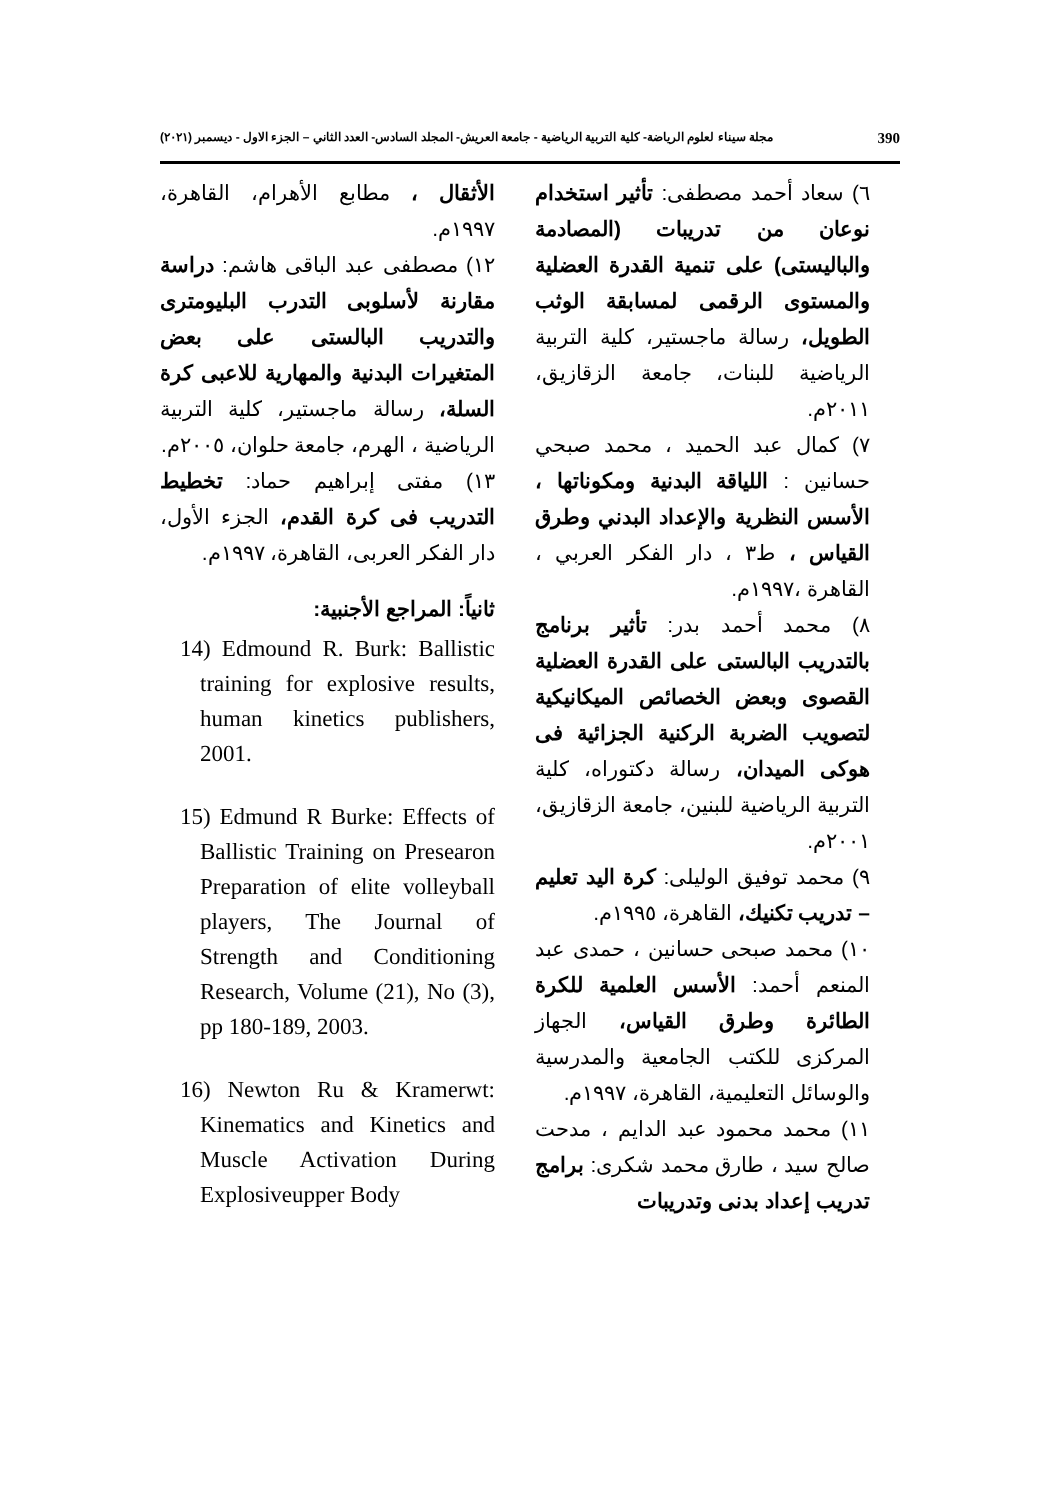390 مجلة سيناء لعلوم الرياضة- كلية التربية الرياضية - جامعة العريش- المجلد السادس- العدد الثاني – الجزء الاول - ديسمبر (٢٠٢١)
٦) سعاد أحمد مصطفى: تأثير استخدام نوعان من تدريبات (المصادمة والباليستى) على تنمية القدرة العضلية والمستوى الرقمى لمسابقة الوثب الطويل، رسالة ماجستير، كلية التربية الرياضية للبنات، جامعة الزقازيق، ٢٠١١م.
٧) كمال عبد الحميد ، محمد صبحي حسانين : اللياقة البدنية ومكوناتها ، الأسس النظرية والإعداد البدني وطرق القياس ، ط٣ ، دار الفكر العربي ، القاهرة ،١٩٩٧م.
٨) محمد أحمد بدر: تأثير برنامج بالتدريب البالستى على القدرة العضلية القصوى وبعض الخصائص الميكانيكية لتصويب الضربة الركنية الجزائية فى هوكى الميدان، رسالة دكتوراه، كلية التربية الرياضية للبنين، جامعة الزقازيق، ٢٠٠١م.
٩) محمد توفيق الوليلى: كرة اليد تعليم – تدريب تكنيك، القاهرة، ١٩٩٥م.
١٠) محمد صبحى حسانين ، حمدى عبد المنعم أحمد: الأسس العلمية للكرة الطائرة وطرق القياس، الجهاز المركزى للكتب الجامعية والمدرسية والوسائل التعليمية، القاهرة، ١٩٩٧م.
١١) محمد محمود عبد الدايم ، مدحت صالح سيد ، طارق محمد شكرى: برامج تدريب إعداد بدنى وتدريبات
الأثقال ، مطابع الأهرام، القاهرة، ١٩٩٧م.
١٢) مصطفى عبد الباقى هاشم: دراسة مقارنة لأسلوبى التدرب البليومترى والتدريب البالستى على بعض المتغيرات البدنية والمهارية للاعبى كرة السلة، رسالة ماجستير، كلية التربية الرياضية ، الهرم، جامعة حلوان، ٢٠٠٥م.
١٣) مفتى إبراهيم حماد: تخطيط التدريب فى كرة القدم، الجزء الأول، دار الفكر العربى، القاهرة، ١٩٩٧م.
ثانياً: المراجع الأجنبية:
14) Edmound R. Burk: Ballistic training for explosive results, human kinetics publishers, 2001.
15) Edmund R Burke: Effects of Ballistic Training on Presearon Preparation of elite volleyball players, The Journal of Strength and Conditioning Research, Volume (21), No (3), pp 180-189, 2003.
16) Newton Ru & Kramerwt: Kinematics and Kinetics and Muscle Activation During Explosiveupper Body